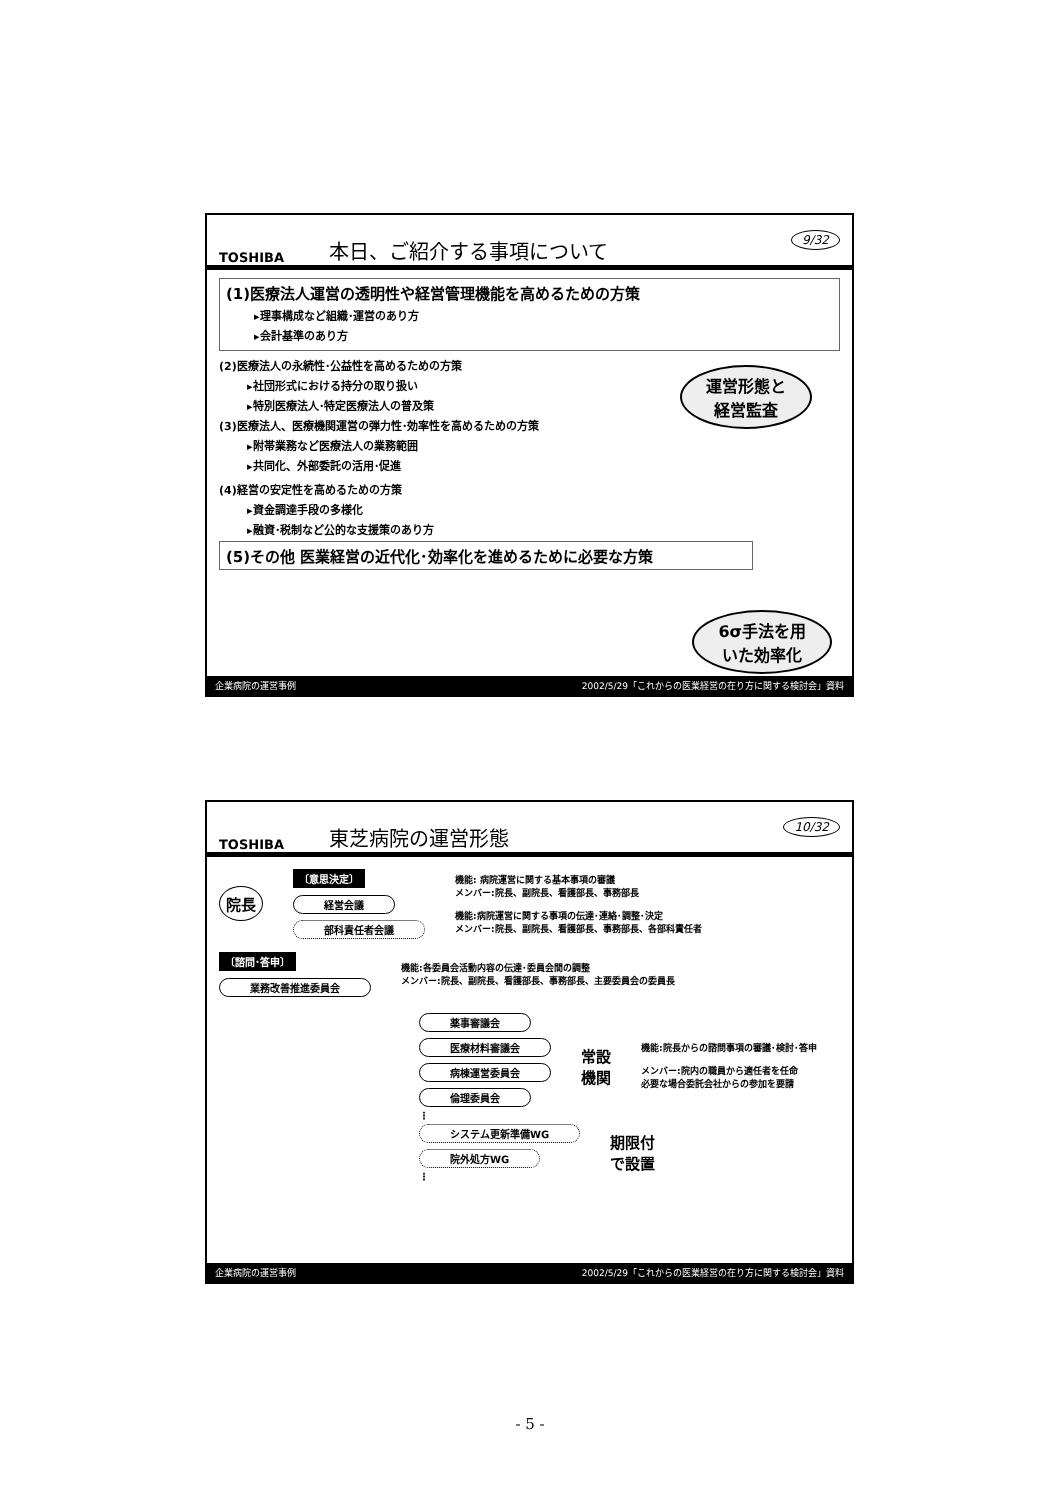TOSHIBA 本日、ご紹介する事項について 9/32
(1)医療法人運営の透明性や経営管理機能を高めるための方策
▸理事構成など組織･運営のあり方
▸会計基準のあり方
(2)医療法人の永続性･公益性を高めるための方策
▸社団形式における持分の取り扱い
▸特別医療法人･特定医療法人の普及策
運営形態と
経営監査
(3)医療法人、医療機関運営の弾力性･効率性を高めるための方策
▸附帯業務など医療法人の業務範囲
▸共同化、外部委託の活用･促進
(4)経営の安定性を高めるための方策
▸資金調達手段の多様化
▸融資･税制など公的な支援策のあり方
(5)その他 医業経営の近代化･効率化を進めるために必要な方策
6σ手法を用
いた効率化
企業病院の運営事例 2002/5/29「これからの医業経営の在り方に関する検討会」資料
TOSHIBA 東芝病院の運営形態 10/32
院長
〔意思決定〕
経営会議
部科責任者会議
機能: 病院運営に関する基本事項の審議
メンバー:院長、副院長、看護部長、事務部長
機能:病院運営に関する事項の伝達･連絡･調整･決定
メンバー:院長、副院長、看護部長、事務部長、各部科責任者
〔諮問･答申〕
業務改善推進委員会
機能:各委員会活動内容の伝達･委員会間の調整
メンバー:院長、副院長、看護部長、事務部長、主要委員会の委員長
薬事審議会
医療材料審議会
病棟運営委員会
倫理委員会
⋮
常設
機関
機能:院長からの諮問事項の審議･検討･答申
メンバー:院内の職員から適任者を任命
必要な場合委託会社からの参加を要請
システム更新準備WG
院外処方WG
⋮
期限付
で設置
企業病院の運営事例 2002/5/29「これからの医業経営の在り方に関する検討会」資料
- 5 -